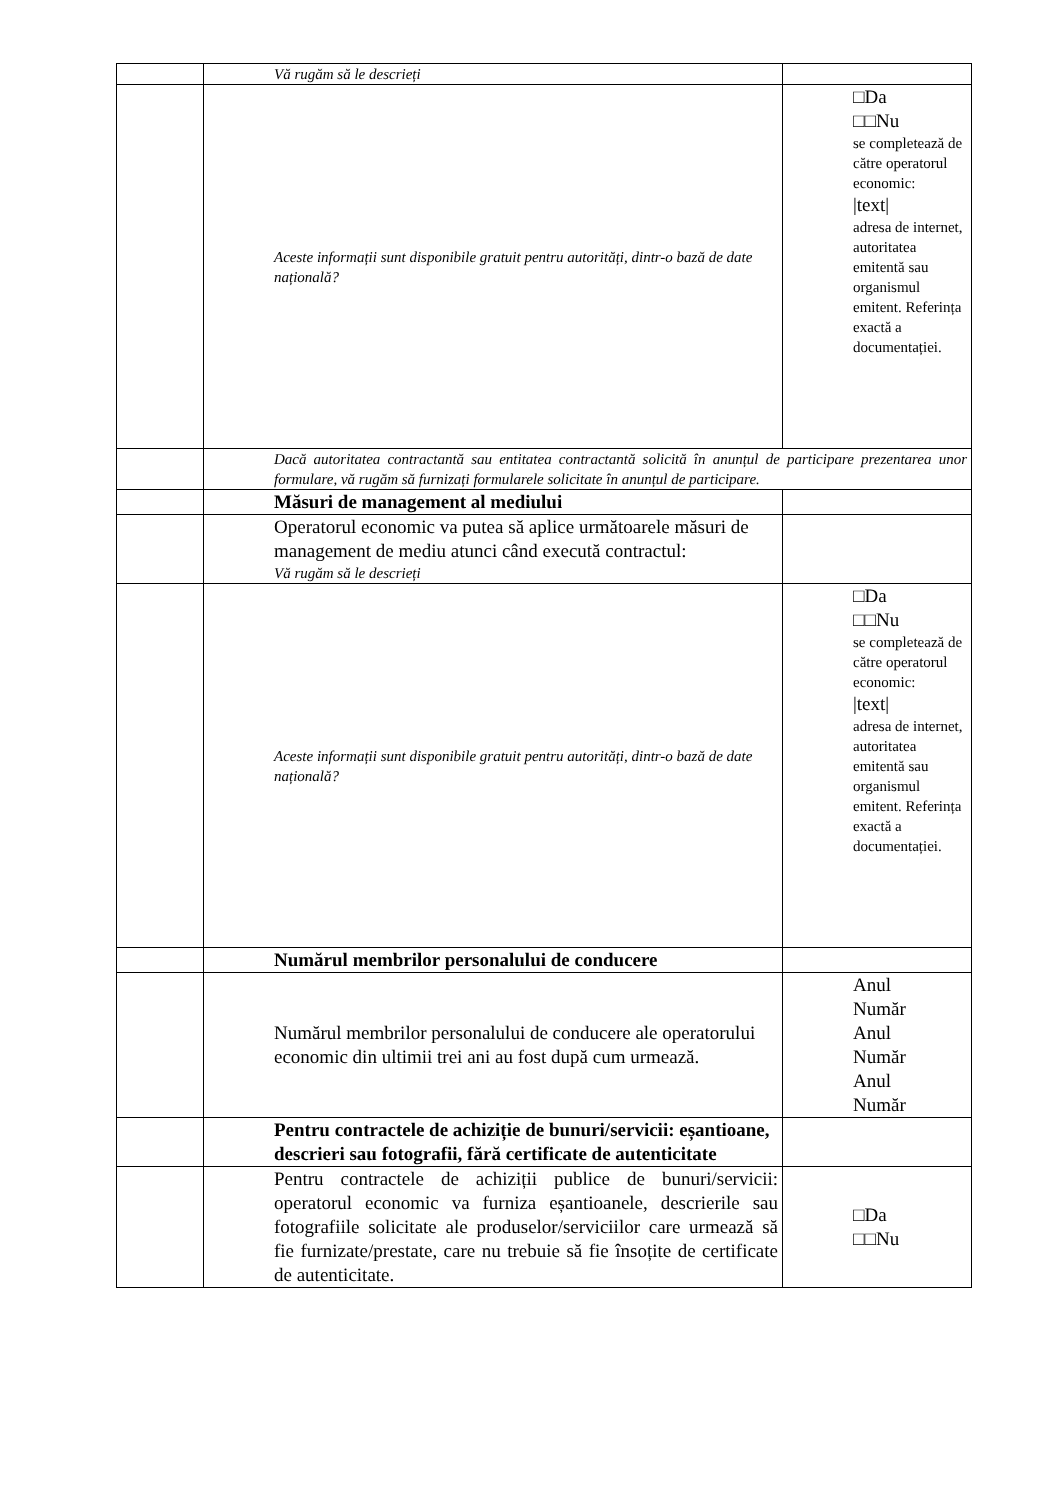| | Vă rugăm să le descrieți | |
| | Aceste informații sunt disponibile gratuit pentru autorități, dintr-o bază de date națională? | □Da □□Nu se completează de către operatorul economic: /text/ adresa de internet, autoritatea emitentă sau organismul emitent. Referința exactă a documentației. |
| | Dacă autoritatea contractantă sau entitatea contractantă solicită în anunțul de participare prezentarea unor formulare, vă rugăm să furnizați formularele solicitate în anunțul de participare. | |
| | Măsuri de management al mediului | |
| | Operatorul economic va putea să aplice următoarele măsuri de management de mediu atunci când execută contractul: Vă rugăm să le descrieți | |
| | Aceste informații sunt disponibile gratuit pentru autorități, dintr-o bază de date națională? | □Da □□Nu se completează de către operatorul economic: /text/ adresa de internet, autoritatea emitentă sau organismul emitent. Referința exactă a documentației. |
| | Numărul membrilor personalului de conducere | |
| | Numărul membrilor personalului de conducere ale operatorului economic din ultimii trei ani au fost după cum urmează. | Anul Număr Anul Număr Anul Număr |
| | Pentru contractele de achiziție de bunuri/servicii: eșantioane, descrieri sau fotografii, fără certificate de autenticitate | |
| | Pentru contractele de achiziții publice de bunuri/servicii: operatorul economic va furniza eșantioanele, descrierile sau fotografiile solicitate ale produselor/serviciilor care urmează să fie furnizate/prestate, care nu trebuie să fie însoțite de certificate de autenticitate. | □Da □□Nu |